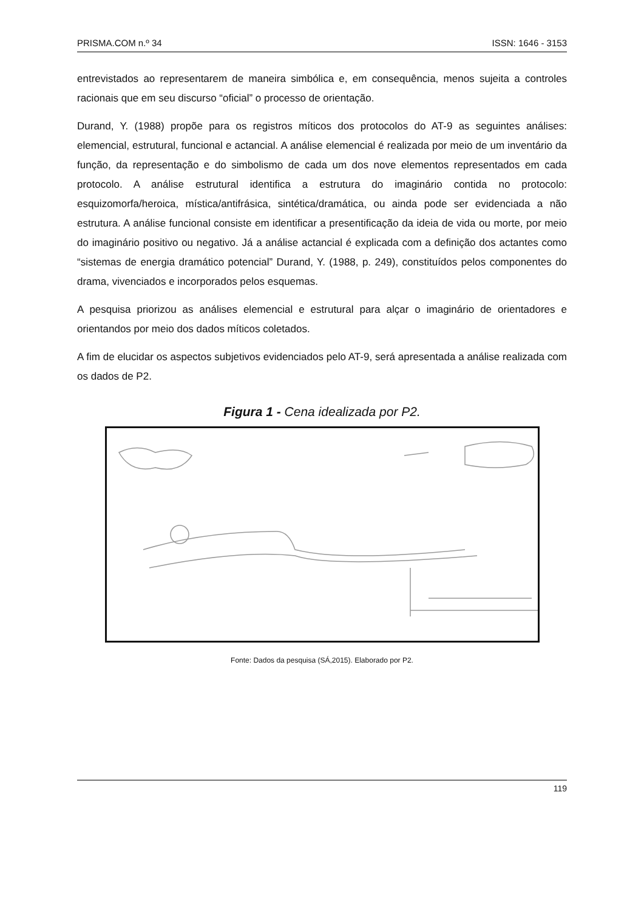PRISMA.COM n.º 34 ISSN: 1646 - 3153
entrevistados ao representarem de maneira simbólica e, em consequência, menos sujeita a controles racionais que em seu discurso “oficial” o processo de orientação.
Durand, Y. (1988) propõe para os registros míticos dos protocolos do AT-9 as seguintes análises: elemencial, estrutural, funcional e actancial. A análise elemencial é realizada por meio de um inventário da função, da representação e do simbolismo de cada um dos nove elementos representados em cada protocolo. A análise estrutural identifica a estrutura do imaginário contida no protocolo: esquizomorfa/heroica, mística/antifrásica, sintética/dramática, ou ainda pode ser evidenciada a não estrutura. A análise funcional consiste em identificar a presentificação da ideia de vida ou morte, por meio do imaginário positivo ou negativo. Já a análise actancial é explicada com a definição dos actantes como “sistemas de energia dramático potencial” Durand, Y. (1988, p. 249), constituídos pelos componentes do drama, vivenciados e incorporados pelos esquemas.
A pesquisa priorizou as análises elemencial e estrutural para alçar o imaginário de orientadores e orientandos por meio dos dados míticos coletados.
A fim de elucidar os aspectos subjetivos evidenciados pelo AT-9, será apresentada a análise realizada com os dados de P2.
Figura 1 - Cena idealizada por P2.
Fonte: Dados da pesquisa (SÁ,2015). Elaborado por P2.
119